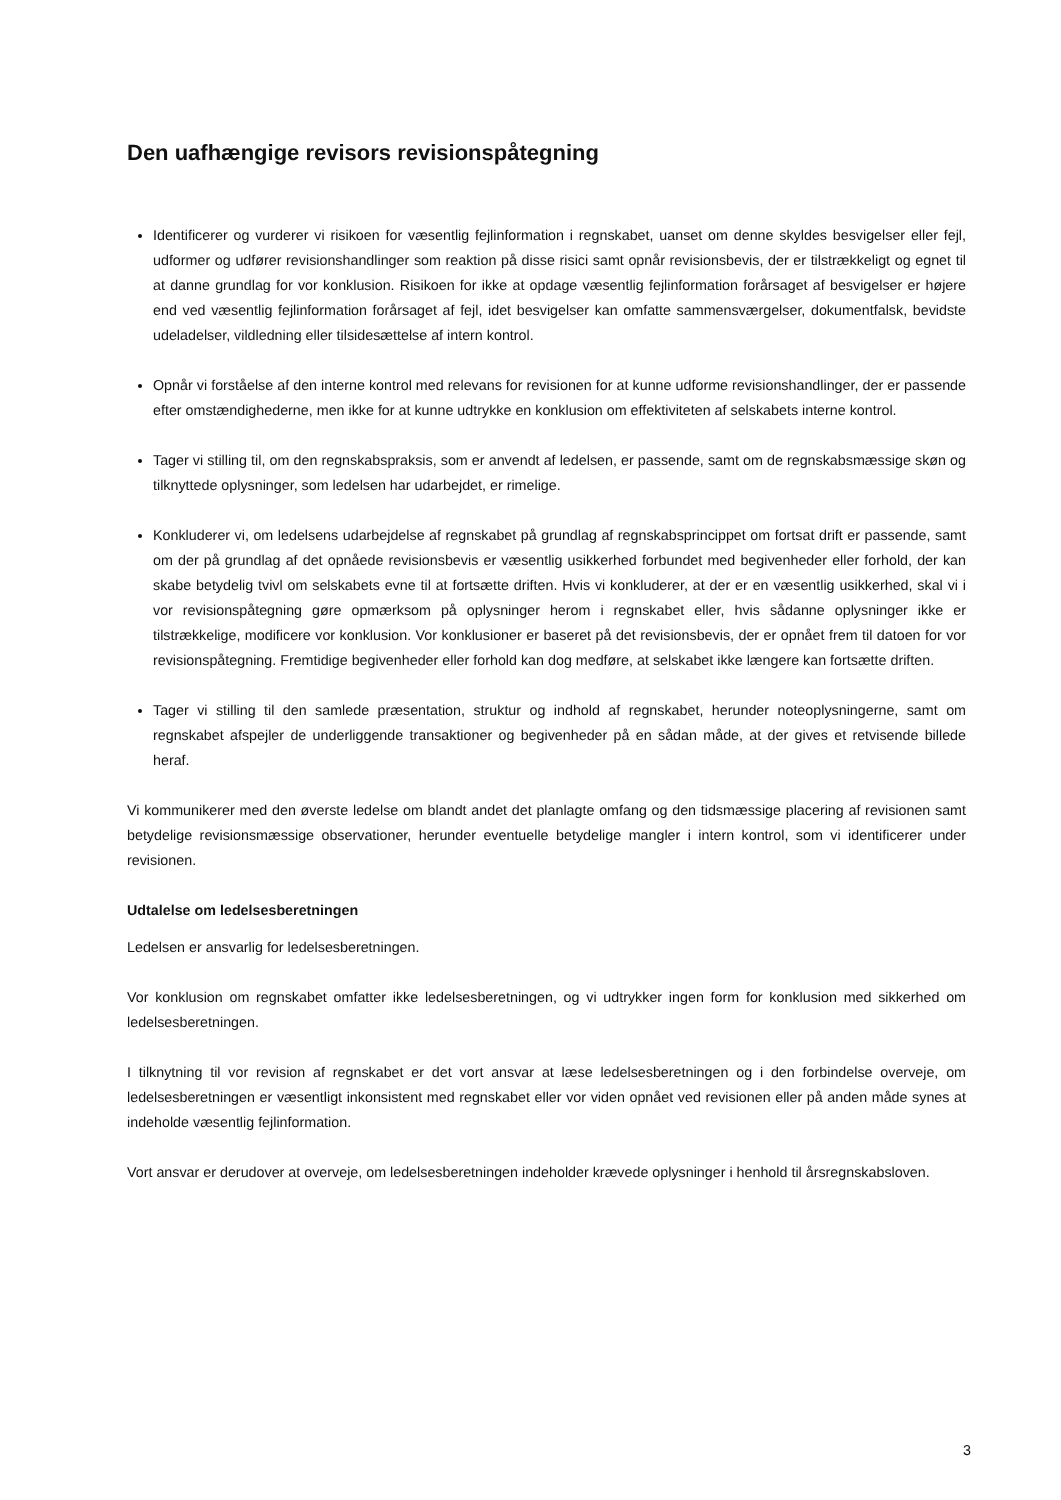Den uafhængige revisors revisionspåtegning
Identificerer og vurderer vi risikoen for væsentlig fejlinformation i regnskabet, uanset om denne skyldes besvigelser eller fejl, udformer og udfører revisionshandlinger som reaktion på disse risici samt opnår revisionsbevis, der er tilstrækkeligt og egnet til at danne grundlag for vor konklusion. Risikoen for ikke at opdage væsentlig fejlinformation forårsaget af besvigelser er højere end ved væsentlig fejlinformation forårsaget af fejl, idet besvigelser kan omfatte sammensværgelser, dokumentfalsk, bevidste udeladelser, vildledning eller tilsidesættelse af intern kontrol.
Opnår vi forståelse af den interne kontrol med relevans for revisionen for at kunne udforme revisionshandlinger, der er passende efter omstændighederne, men ikke for at kunne udtrykke en konklusion om effektiviteten af selskabets interne kontrol.
Tager vi stilling til, om den regnskabspraksis, som er anvendt af ledelsen, er passende, samt om de regnskabsmæssige skøn og tilknyttede oplysninger, som ledelsen har udarbejdet, er rimelige.
Konkluderer vi, om ledelsens udarbejdelse af regnskabet på grundlag af regnskabsprincippet om fortsat drift er passende, samt om der på grundlag af det opnåede revisionsbevis er væsentlig usikkerhed forbundet med begivenheder eller forhold, der kan skabe betydelig tvivl om selskabets evne til at fortsætte driften. Hvis vi konkluderer, at der er en væsentlig usikkerhed, skal vi i vor revisionspåtegning gøre opmærksom på oplysninger herom i regnskabet eller, hvis sådanne oplysninger ikke er tilstrækkelige, modificere vor konklusion. Vor konklusioner er baseret på det revisionsbevis, der er opnået frem til datoen for vor revisionspåtegning. Fremtidige begivenheder eller forhold kan dog medføre, at selskabet ikke længere kan fortsætte driften.
Tager vi stilling til den samlede præsentation, struktur og indhold af regnskabet, herunder noteoplysningerne, samt om regnskabet afspejler de underliggende transaktioner og begivenheder på en sådan måde, at der gives et retvisende billede heraf.
Vi kommunikerer med den øverste ledelse om blandt andet det planlagte omfang og den tidsmæssige placering af revisionen samt betydelige revisionsmæssige observationer, herunder eventuelle betydelige mangler i intern kontrol, som vi identificerer under revisionen.
Udtalelse om ledelsesberetningen
Ledelsen er ansvarlig for ledelsesberetningen.
Vor konklusion om regnskabet omfatter ikke ledelsesberetningen, og vi udtrykker ingen form for konklusion med sikkerhed om ledelsesberetningen.
I tilknytning til vor revision af regnskabet er det vort ansvar at læse ledelsesberetningen og i den forbindelse overveje, om ledelsesberetningen er væsentligt inkonsistent med regnskabet eller vor viden opnået ved revisionen eller på anden måde synes at indeholde væsentlig fejlinformation.
Vort ansvar er derudover at overveje, om ledelsesberetningen indeholder krævede oplysninger i henhold til årsregnskabsloven.
3